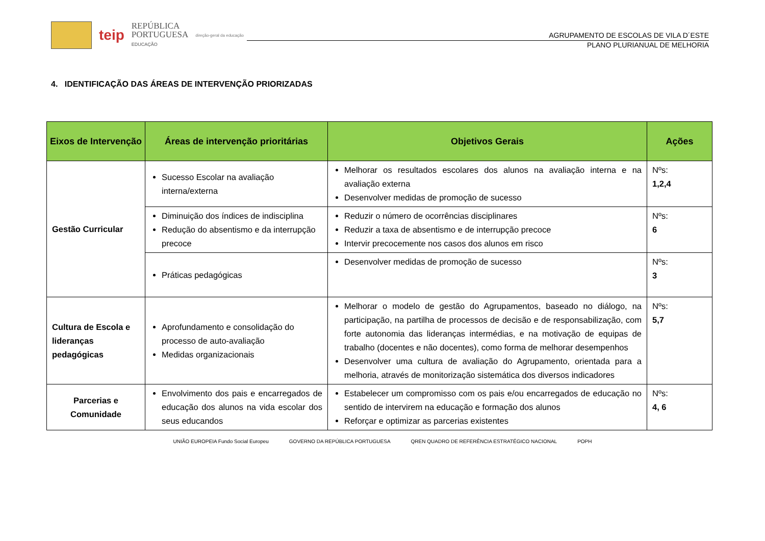teip
REPÚBLICA
PORTUGUESA
EDUCAÇÃO
direção-geral da educação
AGRUPAMENTO DE ESCOLAS DE VILA D´ESTE
PLANO PLURIANUAL DE MELHORIA
4. IDENTIFICAÇÃO DAS ÁREAS DE INTERVENÇÃO PRIORIZADAS
| Eixos de Intervenção | Áreas de intervenção prioritárias | Objetivos Gerais | Ações |
| --- | --- | --- | --- |
| Gestão Curricular | Sucesso Escolar na avaliação interna/externa | Melhorar os resultados escolares dos alunos na avaliação interna e na avaliação externa Desenvolver medidas de promoção de sucesso | Nºs: 1,2,4 |
| | Diminuição dos índices de indisciplina Redução do absentismo e da interrupção precoce | Reduzir o número de ocorrências disciplinares Reduzir a taxa de absentismo e de interrupção precoce Intervir precocemente nos casos dos alunos em risco | Nºs: 6 |
| | Práticas pedagógicas | Desenvolver medidas de promoção de sucesso | Nºs: 3 |
| Cultura de Escola e lideranças pedagógicas | Aprofundamento e consolidação do processo de auto-avaliação Medidas organizacionais | Melhorar o modelo de gestão do Agrupamentos, baseado no diálogo, na participação, na partilha de processos de decisão e de responsabilização, com forte autonomia das lideranças intermédias, e na motivação de equipas de trabalho (docentes e não docentes), como forma de melhorar desempenhos Desenvolver uma cultura de avaliação do Agrupamento, orientada para a melhoria, através de monitorização sistemática dos diversos indicadores | Nºs: 5,7 |
| Parcerias e Comunidade | Envolvimento dos pais e encarregados de educação dos alunos na vida escolar dos seus educandos | Estabelecer um compromisso com os pais e/ou encarregados de educação no sentido de intervirem na educação e formação dos alunos Reforçar e optimizar as parcerias existentes | Nºs: 4, 6 |
UNIÃO EUROPEIA Fundo Social Europeu GOVERNO DA REPÚBLICA PORTUGUESA QREN QUADRO DE REFERÊNCIA ESTRATÉGICO NACIONAL POPH